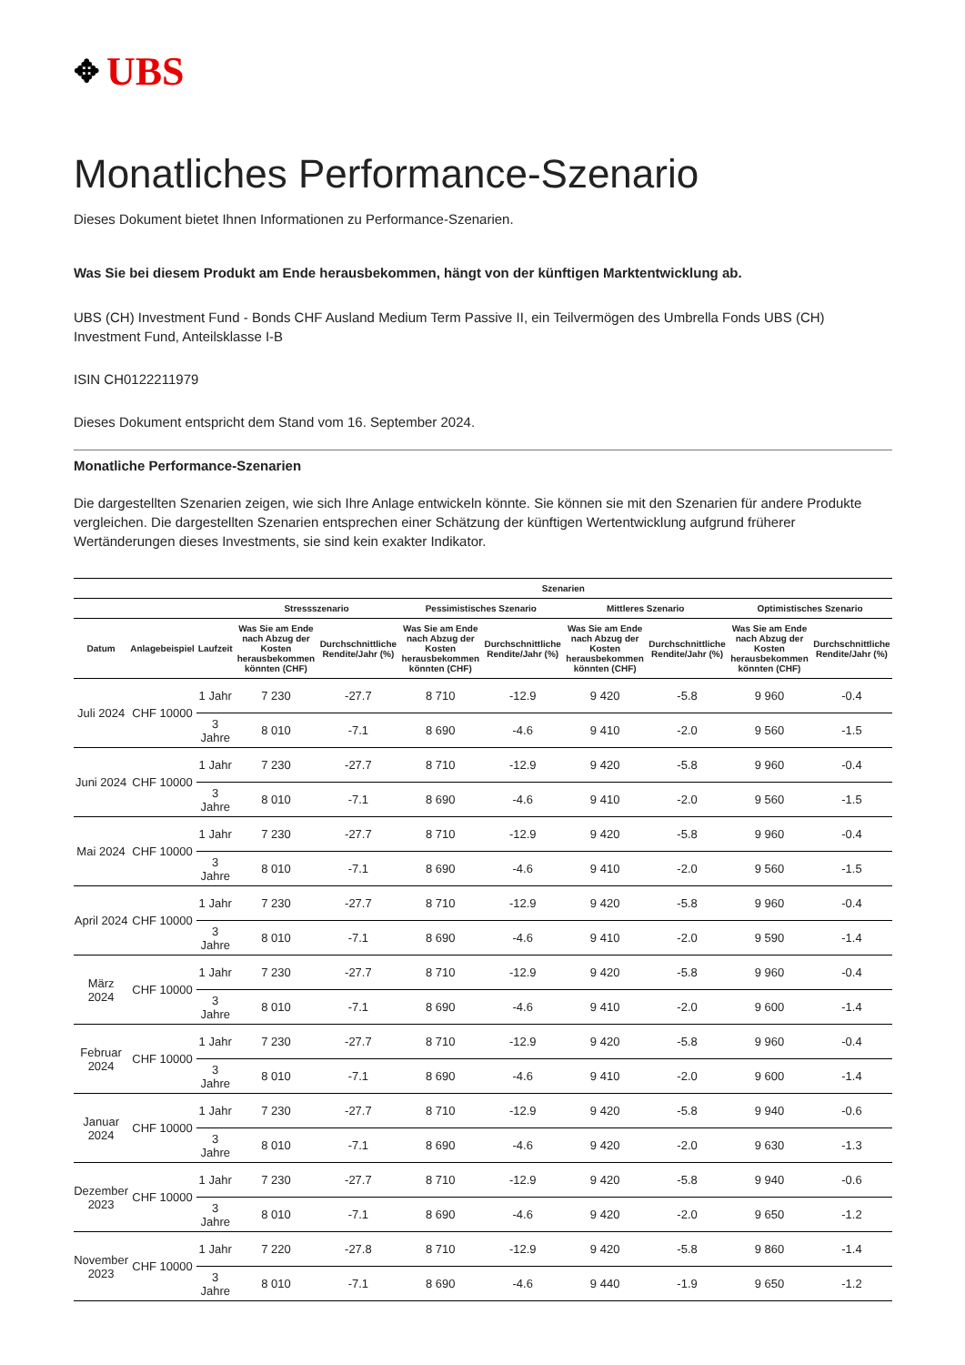✥ UBS
Monatliches Performance-Szenario
Dieses Dokument bietet Ihnen Informationen zu Performance-Szenarien.
Was Sie bei diesem Produkt am Ende herausbekommen, hängt von der künftigen Marktentwicklung ab.
UBS (CH) Investment Fund - Bonds CHF Ausland Medium Term Passive II, ein Teilvermögen des Umbrella Fonds UBS (CH) Investment Fund, Anteilsklasse I-B
ISIN CH0122211979
Dieses Dokument entspricht dem Stand vom 16. September 2024.
Monatliche Performance-Szenarien
Die dargestellten Szenarien zeigen, wie sich Ihre Anlage entwickeln könnte. Sie können sie mit den Szenarien für andere Produkte vergleichen. Die dargestellten Szenarien entsprechen einer Schätzung der künftigen Wertentwicklung aufgrund früherer Wertänderungen dieses Investments, sie sind kein exakter Indikator.
| | | | Szenarien | | | | | | | |
| --- | --- | --- | --- | --- | --- | --- | --- | --- | --- | --- |
| | | | Stressszenario | | Pessimistisches Szenario | | Mittleres Szenario | | Optimistisches Szenario | |
| Datum | Anlagebeispiel | Laufzeit | Was Sie am Ende nach Abzug der Kosten herausbekommen könnten (CHF) | Durchschnittliche Rendite/Jahr (%) | Was Sie am Ende nach Abzug der Kosten herausbekommen könnten (CHF) | Durchschnittliche Rendite/Jahr (%) | Was Sie am Ende nach Abzug der Kosten herausbekommen könnten (CHF) | Durchschnittliche Rendite/Jahr (%) | Was Sie am Ende nach Abzug der Kosten herausbekommen könnten (CHF) | Durchschnittliche Rendite/Jahr (%) |
| Juli 2024 | CHF 10000 | 1 Jahr | 7 230 | -27.7 | 8 710 | -12.9 | 9 420 | -5.8 | 9 960 | -0.4 |
| | | 3 Jahre | 8 010 | -7.1 | 8 690 | -4.6 | 9 410 | -2.0 | 9 560 | -1.5 |
| Juni 2024 | CHF 10000 | 1 Jahr | 7 230 | -27.7 | 8 710 | -12.9 | 9 420 | -5.8 | 9 960 | -0.4 |
| | | 3 Jahre | 8 010 | -7.1 | 8 690 | -4.6 | 9 410 | -2.0 | 9 560 | -1.5 |
| Mai 2024 | CHF 10000 | 1 Jahr | 7 230 | -27.7 | 8 710 | -12.9 | 9 420 | -5.8 | 9 960 | -0.4 |
| | | 3 Jahre | 8 010 | -7.1 | 8 690 | -4.6 | 9 410 | -2.0 | 9 560 | -1.5 |
| April 2024 | CHF 10000 | 1 Jahr | 7 230 | -27.7 | 8 710 | -12.9 | 9 420 | -5.8 | 9 960 | -0.4 |
| | | 3 Jahre | 8 010 | -7.1 | 8 690 | -4.6 | 9 410 | -2.0 | 9 590 | -1.4 |
| März 2024 | CHF 10000 | 1 Jahr | 7 230 | -27.7 | 8 710 | -12.9 | 9 420 | -5.8 | 9 960 | -0.4 |
| | | 3 Jahre | 8 010 | -7.1 | 8 690 | -4.6 | 9 410 | -2.0 | 9 600 | -1.4 |
| Februar 2024 | CHF 10000 | 1 Jahr | 7 230 | -27.7 | 8 710 | -12.9 | 9 420 | -5.8 | 9 960 | -0.4 |
| | | 3 Jahre | 8 010 | -7.1 | 8 690 | -4.6 | 9 410 | -2.0 | 9 600 | -1.4 |
| Januar 2024 | CHF 10000 | 1 Jahr | 7 230 | -27.7 | 8 710 | -12.9 | 9 420 | -5.8 | 9 940 | -0.6 |
| | | 3 Jahre | 8 010 | -7.1 | 8 690 | -4.6 | 9 420 | -2.0 | 9 630 | -1.3 |
| Dezember 2023 | CHF 10000 | 1 Jahr | 7 230 | -27.7 | 8 710 | -12.9 | 9 420 | -5.8 | 9 940 | -0.6 |
| | | 3 Jahre | 8 010 | -7.1 | 8 690 | -4.6 | 9 420 | -2.0 | 9 650 | -1.2 |
| November 2023 | CHF 10000 | 1 Jahr | 7 220 | -27.8 | 8 710 | -12.9 | 9 420 | -5.8 | 9 860 | -1.4 |
| | | 3 Jahre | 8 010 | -7.1 | 8 690 | -4.6 | 9 440 | -1.9 | 9 650 | -1.2 |